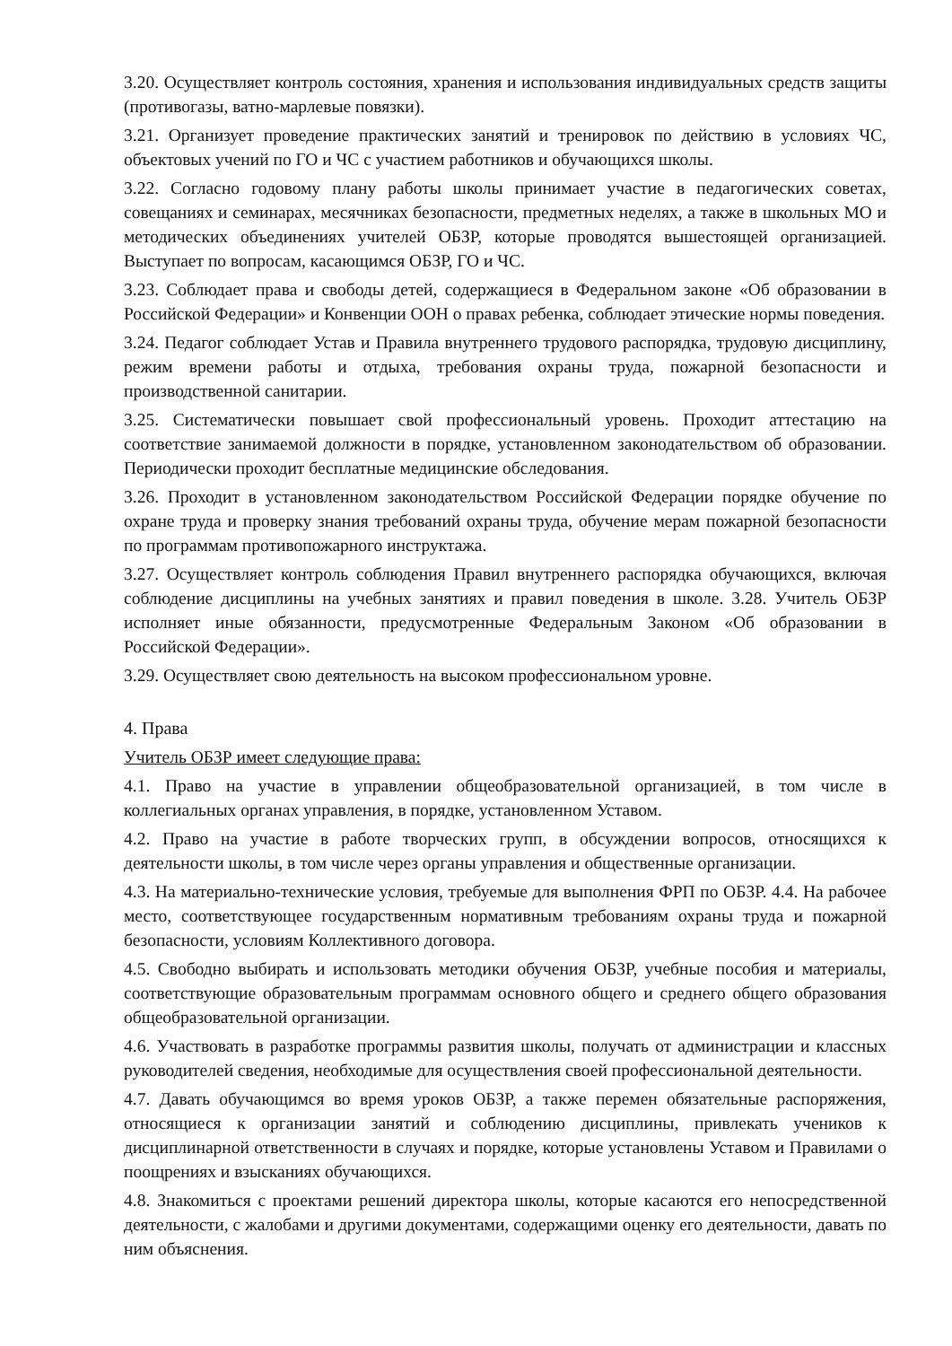3.20. Осуществляет контроль состояния, хранения и использования индивидуальных средств защиты (противогазы, ватно-марлевые повязки).
3.21. Организует проведение практических занятий и тренировок по действию в условиях ЧС, объектовых учений по ГО и ЧС с участием работников и обучающихся школы.
3.22. Согласно годовому плану работы школы принимает участие в педагогических советах, совещаниях и семинарах, месячниках безопасности, предметных неделях, а также в школьных МО и методических объединениях учителей ОБЗР, которые проводятся вышестоящей организацией. Выступает по вопросам, касающимся ОБЗР, ГО и ЧС.
3.23. Соблюдает права и свободы детей, содержащиеся в Федеральном законе «Об образовании в Российской Федерации» и Конвенции ООН о правах ребенка, соблюдает этические нормы поведения.
3.24. Педагог соблюдает Устав и Правила внутреннего трудового распорядка, трудовую дисциплину, режим времени работы и отдыха, требования охраны труда, пожарной безопасности и производственной санитарии.
3.25. Систематически повышает свой профессиональный уровень. Проходит аттестацию на соответствие занимаемой должности в порядке, установленном законодательством об образовании. Периодически проходит бесплатные медицинские обследования.
3.26. Проходит в установленном законодательством Российской Федерации порядке обучение по охране труда и проверку знания требований охраны труда, обучение мерам пожарной безопасности по программам противопожарного инструктажа.
3.27. Осуществляет контроль соблюдения Правил внутреннего распорядка обучающихся, включая соблюдение дисциплины на учебных занятиях и правил поведения в школе. 3.28. Учитель ОБЗР исполняет иные обязанности, предусмотренные Федеральным Законом «Об образовании в Российской Федерации».
3.29. Осуществляет свою деятельность на высоком профессиональном уровне.
4. Права
Учитель ОБЗР имеет следующие права:
4.1. Право на участие в управлении общеобразовательной организацией, в том числе в коллегиальных органах управления, в порядке, установленном Уставом.
4.2. Право на участие в работе творческих групп, в обсуждении вопросов, относящихся к деятельности школы, в том числе через органы управления и общественные организации.
4.3. На материально-технические условия, требуемые для выполнения ФРП по ОБЗР. 4.4. На рабочее место, соответствующее государственным нормативным требованиям охраны труда и пожарной безопасности, условиям Коллективного договора.
4.5. Свободно выбирать и использовать методики обучения ОБЗР, учебные пособия и материалы, соответствующие образовательным программам основного общего и среднего общего образования общеобразовательной организации.
4.6. Участвовать в разработке программы развития школы, получать от администрации и классных руководителей сведения, необходимые для осуществления своей профессиональной деятельности.
4.7. Давать обучающимся во время уроков ОБЗР, а также перемен обязательные распоряжения, относящиеся к организации занятий и соблюдению дисциплины, привлекать учеников к дисциплинарной ответственности в случаях и порядке, которые установлены Уставом и Правилами о поощрениях и взысканиях обучающихся.
4.8. Знакомиться с проектами решений директора школы, которые касаются его непосредственной деятельности, с жалобами и другими документами, содержащими оценку его деятельности, давать по ним объяснения.